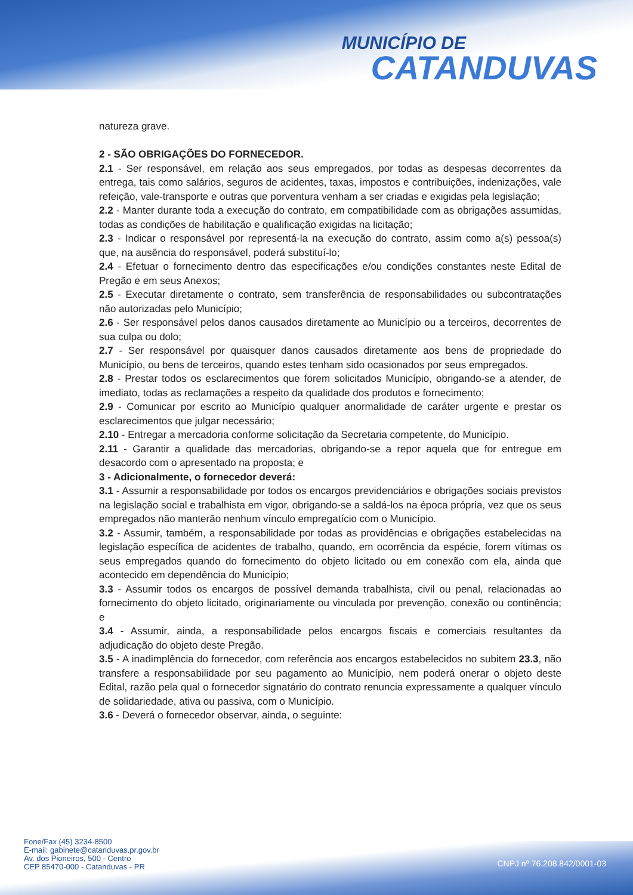MUNICÍPIO DE
CATANDUVAS
natureza grave.
2 - SÃO OBRIGAÇÕES DO FORNECEDOR.
2.1 - Ser responsável, em relação aos seus empregados, por todas as despesas decorrentes da entrega, tais como salários, seguros de acidentes, taxas, impostos e contribuições, indenizações, vale refeição, vale-transporte e outras que porventura venham a ser criadas e exigidas pela legislação;
2.2 - Manter durante toda a execução do contrato, em compatibilidade com as obrigações assumidas, todas as condições de habilitação e qualificação exigidas na licitação;
2.3 - Indicar o responsável por representá-la na execução do contrato, assim como a(s) pessoa(s) que, na ausência do responsável, poderá substituí-lo;
2.4 - Efetuar o fornecimento dentro das especificações e/ou condições constantes neste Edital de Pregão e em seus Anexos;
2.5 - Executar diretamente o contrato, sem transferência de responsabilidades ou subcontratações não autorizadas pelo Município;
2.6 - Ser responsável pelos danos causados diretamente ao Município ou a terceiros, decorrentes de sua culpa ou dolo;
2.7 - Ser responsável por quaisquer danos causados diretamente aos bens de propriedade do Município, ou bens de terceiros, quando estes tenham sido ocasionados por seus empregados.
2.8 - Prestar todos os esclarecimentos que forem solicitados Município, obrigando-se a atender, de imediato, todas as reclamações a respeito da qualidade dos produtos e fornecimento;
2.9 - Comunicar por escrito ao Município qualquer anormalidade de caráter urgente e prestar os esclarecimentos que julgar necessário;
2.10 - Entregar a mercadoria conforme solicitação da Secretaria competente, do Município.
2.11 - Garantir a qualidade das mercadorias, obrigando-se a repor aquela que for entregue em desacordo com o apresentado na proposta; e
3 - Adicionalmente, o fornecedor deverá:
3.1 - Assumir a responsabilidade por todos os encargos previdenciários e obrigações sociais previstos na legislação social e trabalhista em vigor, obrigando-se a saldá-los na época própria, vez que os seus empregados não manterão nenhum vínculo empregatício com o Município.
3.2 - Assumir, também, a responsabilidade por todas as providências e obrigações estabelecidas na legislação específica de acidentes de trabalho, quando, em ocorrência da espécie, forem vítimas os seus empregados quando do fornecimento do objeto licitado ou em conexão com ela, ainda que acontecido em dependência do Município;
3.3 - Assumir todos os encargos de possível demanda trabalhista, civil ou penal, relacionadas ao fornecimento do objeto licitado, originariamente ou vinculada por prevenção, conexão ou continência; e
3.4 - Assumir, ainda, a responsabilidade pelos encargos fiscais e comerciais resultantes da adjudicação do objeto deste Pregão.
3.5 - A inadimplência do fornecedor, com referência aos encargos estabelecidos no subitem 23.3, não transfere a responsabilidade por seu pagamento ao Município, nem poderá onerar o objeto deste Edital, razão pela qual o fornecedor signatário do contrato renuncia expressamente a qualquer vínculo de solidariedade, ativa ou passiva, com o Município.
3.6 - Deverá o fornecedor observar, ainda, o seguinte:
Fone/Fax (45) 3234-8500
E-mail: gabinete@catanduvas.pr.gov.br
Av. dos Pioneiros, 500 - Centro
CEP 85470-000 - Catanduvas - PR
CNPJ nº 76.208.842/0001-03